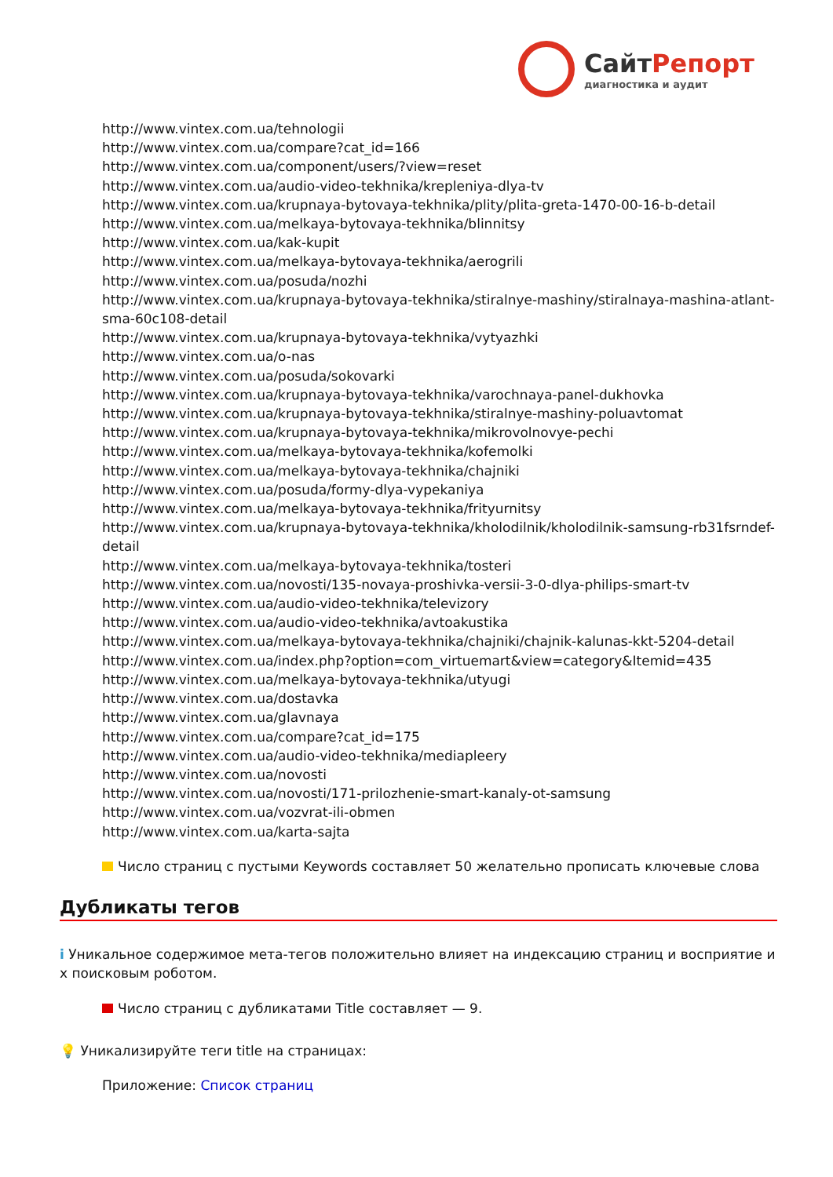СайтРепорт
диагностика и аудит
http://www.vintex.com.ua/tehnologii
http://www.vintex.com.ua/compare?cat_id=166
http://www.vintex.com.ua/component/users/?view=reset
http://www.vintex.com.ua/audio-video-tekhnika/krepleniya-dlya-tv
http://www.vintex.com.ua/krupnaya-bytovaya-tekhnika/plity/plita-greta-1470-00-16-b-detail
http://www.vintex.com.ua/melkaya-bytovaya-tekhnika/blinnitsy
http://www.vintex.com.ua/kak-kupit
http://www.vintex.com.ua/melkaya-bytovaya-tekhnika/aerogrili
http://www.vintex.com.ua/posuda/nozhi
http://www.vintex.com.ua/krupnaya-bytovaya-tekhnika/stiralnye-mashiny/stiralnaya-mashina-atlant-sma-60c108-detail
http://www.vintex.com.ua/krupnaya-bytovaya-tekhnika/vytyazhki
http://www.vintex.com.ua/o-nas
http://www.vintex.com.ua/posuda/sokovarki
http://www.vintex.com.ua/krupnaya-bytovaya-tekhnika/varochnaya-panel-dukhovka
http://www.vintex.com.ua/krupnaya-bytovaya-tekhnika/stiralnye-mashiny-poluavtomat
http://www.vintex.com.ua/krupnaya-bytovaya-tekhnika/mikrovolnovye-pechi
http://www.vintex.com.ua/melkaya-bytovaya-tekhnika/kofemolki
http://www.vintex.com.ua/melkaya-bytovaya-tekhnika/chajniki
http://www.vintex.com.ua/posuda/formy-dlya-vypekaniya
http://www.vintex.com.ua/melkaya-bytovaya-tekhnika/frityurnitsy
http://www.vintex.com.ua/krupnaya-bytovaya-tekhnika/kholodilnik/kholodilnik-samsung-rb31fsrndef-detail
http://www.vintex.com.ua/melkaya-bytovaya-tekhnika/tosteri
http://www.vintex.com.ua/novosti/135-novaya-proshivka-versii-3-0-dlya-philips-smart-tv
http://www.vintex.com.ua/audio-video-tekhnika/televizory
http://www.vintex.com.ua/audio-video-tekhnika/avtoakustika
http://www.vintex.com.ua/melkaya-bytovaya-tekhnika/chajniki/chajnik-kalunas-kkt-5204-detail
http://www.vintex.com.ua/index.php?option=com_virtuemart&view=category&Itemid=435
http://www.vintex.com.ua/melkaya-bytovaya-tekhnika/utyugi
http://www.vintex.com.ua/dostavka
http://www.vintex.com.ua/glavnaya
http://www.vintex.com.ua/compare?cat_id=175
http://www.vintex.com.ua/audio-video-tekhnika/mediapleery
http://www.vintex.com.ua/novosti
http://www.vintex.com.ua/novosti/171-prilozhenie-smart-kanaly-ot-samsung
http://www.vintex.com.ua/vozvrat-ili-obmen
http://www.vintex.com.ua/karta-sajta
Число страниц с пустыми Keywords составляет 50 желательно прописать ключевые слова
Дубликаты тегов
i Уникальное содержимое мета-тегов положительно влияет на индексацию страниц и восприятие их поисковым роботом.
Число страниц с дубликатами Title составляет — 9.
💡 Уникализируйте теги title на страницах:
Приложение: Список страниц